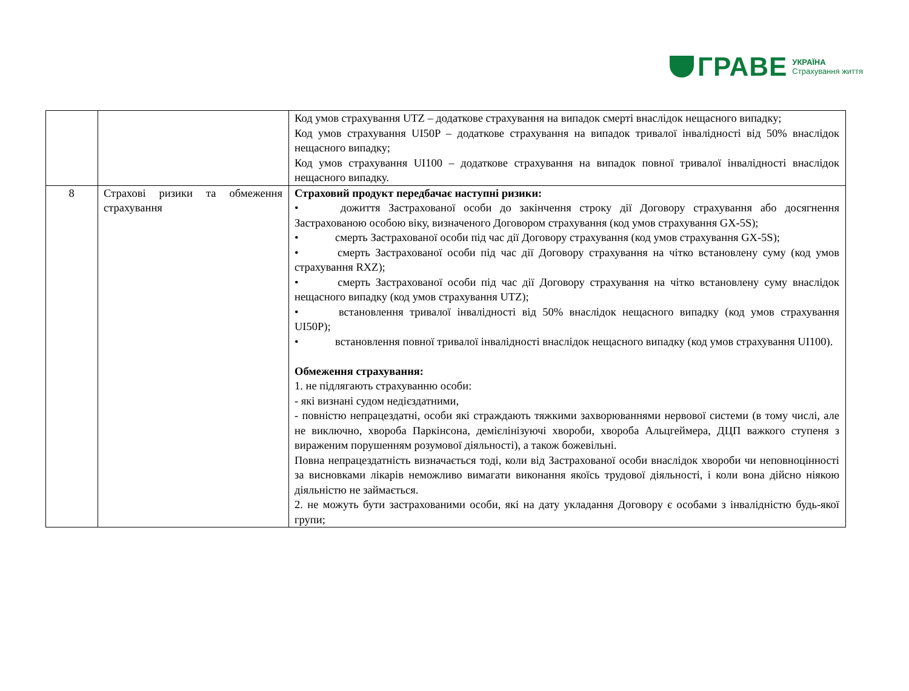ГРАВЕ
УКРАЇНА
Страхування життя
| | | Код умов страхування UTZ – додаткове страхування на випадок смерті внаслідок нещасного випадку; Код умов страхування UI50P – додаткове страхування на випадок тривалої інвалідності від 50% внаслідок нещасного випадку; Код умов страхування UI100 – додаткове страхування на випадок повної тривалої інвалідності внаслідок нещасного випадку. |
| 8 | Страхові ризики та обмеження страхування | Страховий продукт передбачає наступні ризики: • дожиття Застрахованої особи до закінчення строку дії Договору страхування або досягнення Застрахованою особою віку, визначеного Договором страхування (код умов страхування GX-5S); • смерть Застрахованої особи під час дії Договору страхування (код умов страхування GX-5S); • смерть Застрахованої особи під час дії Договору страхування на чітко встановлену суму (код умов страхування RXZ); • смерть Застрахованої особи під час дії Договору страхування на чітко встановлену суму внаслідок нещасного випадку (код умов страхування UTZ); • встановлення тривалої інвалідності від 50% внаслідок нещасного випадку (код умов страхування UI50P); • встановлення повної тривалої інвалідності внаслідок нещасного випадку (код умов страхування UI100). Обмеження страхування: 1. не підлягають страхуванню особи: - які визнані судом недієздатними, - повністю непрацездатні, особи які страждають тяжкими захворюваннями нервової системи (в тому числі, але не виключно, хвороба Паркінсона, демієлінізуючі хвороби, хвороба Альцгеймера, ДЦП важкого ступеня з вираженим порушенням розумової діяльності), а також божевільні. Повна непрацездатність визначається тоді, коли від Застрахованої особи внаслідок хвороби чи неповноцінності за висновками лікарів неможливо вимагати виконання якоїсь трудової діяльності, і коли вона дійсно ніякою діяльністю не займається. 2. не можуть бути застрахованими особи, які на дату укладання Договору є особами з інвалідністю будь-якої групи; |